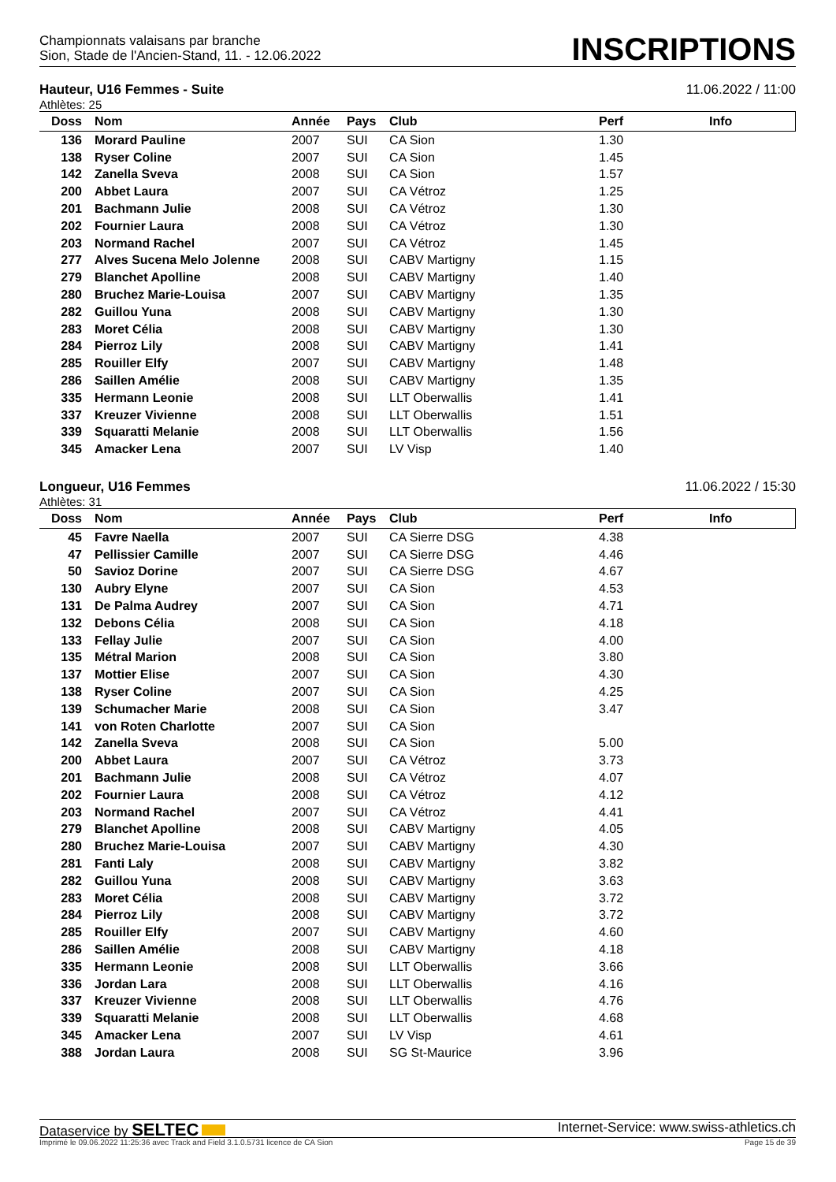Championnats valaisans par branche
Sion, Stade de l'Ancien-Stand, 11. - 12.06.2022
INSCRIPTIONS
Hauteur, U16 Femmes - Suite 11.06.2022 / 11:00
Athlètes: 25
| Doss | Nom | Année | Pays | Club | Perf | Info |
| --- | --- | --- | --- | --- | --- | --- |
| 136 | Morard Pauline | 2007 | SUI | CA Sion | 1.30 | |
| 138 | Ryser Coline | 2007 | SUI | CA Sion | 1.45 | |
| 142 | Zanella Sveva | 2008 | SUI | CA Sion | 1.57 | |
| 200 | Abbet Laura | 2007 | SUI | CA Vétroz | 1.25 | |
| 201 | Bachmann Julie | 2008 | SUI | CA Vétroz | 1.30 | |
| 202 | Fournier Laura | 2008 | SUI | CA Vétroz | 1.30 | |
| 203 | Normand Rachel | 2007 | SUI | CA Vétroz | 1.45 | |
| 277 | Alves Sucena Melo Jolenne | 2008 | SUI | CABV Martigny | 1.15 | |
| 279 | Blanchet Apolline | 2008 | SUI | CABV Martigny | 1.40 | |
| 280 | Bruchez Marie-Louisa | 2007 | SUI | CABV Martigny | 1.35 | |
| 282 | Guillou Yuna | 2008 | SUI | CABV Martigny | 1.30 | |
| 283 | Moret Célia | 2008 | SUI | CABV Martigny | 1.30 | |
| 284 | Pierroz Lily | 2008 | SUI | CABV Martigny | 1.41 | |
| 285 | Rouiller Elfy | 2007 | SUI | CABV Martigny | 1.48 | |
| 286 | Saillen Amélie | 2008 | SUI | CABV Martigny | 1.35 | |
| 335 | Hermann Leonie | 2008 | SUI | LLT Oberwallis | 1.41 | |
| 337 | Kreuzer Vivienne | 2008 | SUI | LLT Oberwallis | 1.51 | |
| 339 | Squaratti Melanie | 2008 | SUI | LLT Oberwallis | 1.56 | |
| 345 | Amacker Lena | 2007 | SUI | LV Visp | 1.40 | |
Longueur, U16 Femmes 11.06.2022 / 15:30
Athlètes: 31
| Doss | Nom | Année | Pays | Club | Perf | Info |
| --- | --- | --- | --- | --- | --- | --- |
| 45 | Favre Naella | 2007 | SUI | CA Sierre DSG | 4.38 | |
| 47 | Pellissier Camille | 2007 | SUI | CA Sierre DSG | 4.46 | |
| 50 | Savioz Dorine | 2007 | SUI | CA Sierre DSG | 4.67 | |
| 130 | Aubry Elyne | 2007 | SUI | CA Sion | 4.53 | |
| 131 | De Palma Audrey | 2007 | SUI | CA Sion | 4.71 | |
| 132 | Debons Célia | 2008 | SUI | CA Sion | 4.18 | |
| 133 | Fellay Julie | 2007 | SUI | CA Sion | 4.00 | |
| 135 | Métral Marion | 2008 | SUI | CA Sion | 3.80 | |
| 137 | Mottier Elise | 2007 | SUI | CA Sion | 4.30 | |
| 138 | Ryser Coline | 2007 | SUI | CA Sion | 4.25 | |
| 139 | Schumacher Marie | 2008 | SUI | CA Sion | 3.47 | |
| 141 | von Roten Charlotte | 2007 | SUI | CA Sion | | |
| 142 | Zanella Sveva | 2008 | SUI | CA Sion | 5.00 | |
| 200 | Abbet Laura | 2007 | SUI | CA Vétroz | 3.73 | |
| 201 | Bachmann Julie | 2008 | SUI | CA Vétroz | 4.07 | |
| 202 | Fournier Laura | 2008 | SUI | CA Vétroz | 4.12 | |
| 203 | Normand Rachel | 2007 | SUI | CA Vétroz | 4.41 | |
| 279 | Blanchet Apolline | 2008 | SUI | CABV Martigny | 4.05 | |
| 280 | Bruchez Marie-Louisa | 2007 | SUI | CABV Martigny | 4.30 | |
| 281 | Fanti Laly | 2008 | SUI | CABV Martigny | 3.82 | |
| 282 | Guillou Yuna | 2008 | SUI | CABV Martigny | 3.63 | |
| 283 | Moret Célia | 2008 | SUI | CABV Martigny | 3.72 | |
| 284 | Pierroz Lily | 2008 | SUI | CABV Martigny | 3.72 | |
| 285 | Rouiller Elfy | 2007 | SUI | CABV Martigny | 4.60 | |
| 286 | Saillen Amélie | 2008 | SUI | CABV Martigny | 4.18 | |
| 335 | Hermann Leonie | 2008 | SUI | LLT Oberwallis | 3.66 | |
| 336 | Jordan Lara | 2008 | SUI | LLT Oberwallis | 4.16 | |
| 337 | Kreuzer Vivienne | 2008 | SUI | LLT Oberwallis | 4.76 | |
| 339 | Squaratti Melanie | 2008 | SUI | LLT Oberwallis | 4.68 | |
| 345 | Amacker Lena | 2007 | SUI | LV Visp | 4.61 | |
| 388 | Jordan Laura | 2008 | SUI | SG St-Maurice | 3.96 | |
Dataservice by SELTEC Internet-Service: www.swiss-athletics.ch
Imprimé le 09.06.2022 11:25:36 avec Track and Field 3.1.0.5731 licence de CA Sion Page 15 de 39